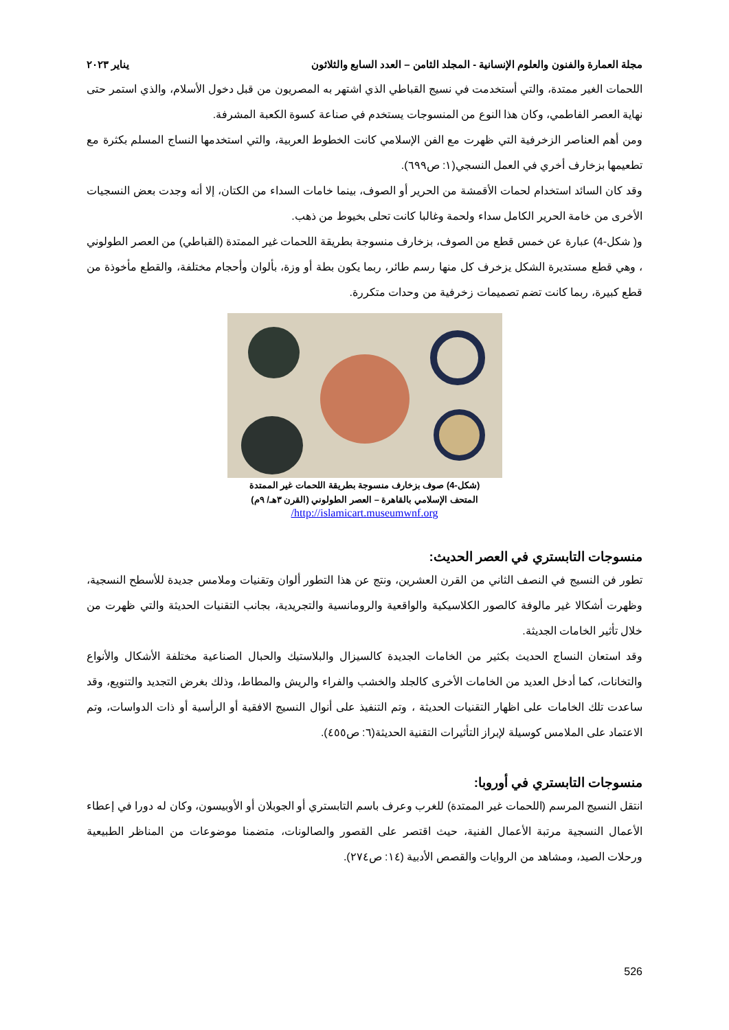مجلة العمارة والفنون والعلوم الإنسانية - المجلد الثامن – العدد السابع والثلاثون يناير ٢٠٢٣
اللحمات الغير ممتدة، والتي أستخدمت في نسيج القباطي الذي اشتهر به المصريون من قبل دخول الأسلام، والذي استمر حتى نهاية العصر الفاطمي، وكان هذا النوع من المنسوجات يستخدم في صناعة كسوة الكعبة المشرفة.
ومن أهم العناصر الزخرفية التي ظهرت مع الفن الإسلامي كانت الخطوط العربية، والتي استخدمها النساج المسلم بكثرة مع تطعيمها بزخارف أخري في العمل النسجي(١: ص٦٩٩).
وقد كان السائد استخدام لحمات الأقمشة من الحرير أو الصوف، بينما خامات السداء من الكتان، إلا أنه وجدت بعض النسجيات الأخرى من خامة الحرير الكامل سداء ولحمة وغالبا كانت تحلى بخيوط من ذهب.
و( شكل-4) عبارة عن خمس قطع من الصوف، بزخارف منسوجة بطريقة اللحمات غير الممتدة (القباطي) من العصر الطولوني ، وهي قطع مستديرة الشكل يزخرف كل منها رسم طائر، ربما يكون بطة أو وزة، بألوان وأحجام مختلفة، والقطع مأخوذة من قطع كبيرة، ربما كانت تضم تصميمات زخرفية من وحدات متكررة.
(شكل-4) صوف بزخارف منسوجة بطريقة اللحمات غير الممتدة
المتحف الإسلامي بالقاهرة – العصر الطولوني (القرن ٣هـ/ ٩م)
http://islamicart.museumwnf.org/
منسوجات التابستري في العصر الحديث:
تطور فن النسيج في النصف الثاني من القرن العشرين، ونتج عن هذا التطور ألوان وتقنيات وملامس جديدة للأسطح النسجية، وظهرت أشكالا غير مالوفة كالصور الكلاسيكية والواقعية والرومانسية والتجريدية، بجانب التقنيات الحديثة والتي ظهرت من خلال تأثير الخامات الجديثة.
وقد استعان النساج الحديث بكثير من الخامات الجديدة كالسيزال والبلاستيك والحبال الصناعية مختلفة الأشكال والأنواع والتخانات، كما أدخل العديد من الخامات الأخرى كالجلد والخشب والفراء والريش والمطاط، وذلك بغرض التجديد والتنويع، وقد ساعدت تلك الخامات على اظهار التقنيات الحديثة ، وتم التنفيذ على أنوال النسيج الافقية أو الرأسية أو ذات الدواسات، وتم الاعتماد على الملامس كوسيلة لإبراز التأثيرات التقنية الحديثة(٦: ص٤٥٥).
منسوجات التابستري في أوروبا:
انتقل النسيج المرسم (اللحمات غير الممتدة) للغرب وعرف باسم التابستري أو الجوبلان أو الأوبيسون، وكان له دورا في إعطاء الأعمال النسجية مرتبة الأعمال الفنية، حيث اقتصر على القصور والصالونات، متضمنا موضوعات من المناظر الطبيعية ورحلات الصيد، ومشاهد من الروايات والقصص الأدبية (١٤: ص٢٧٤).
526